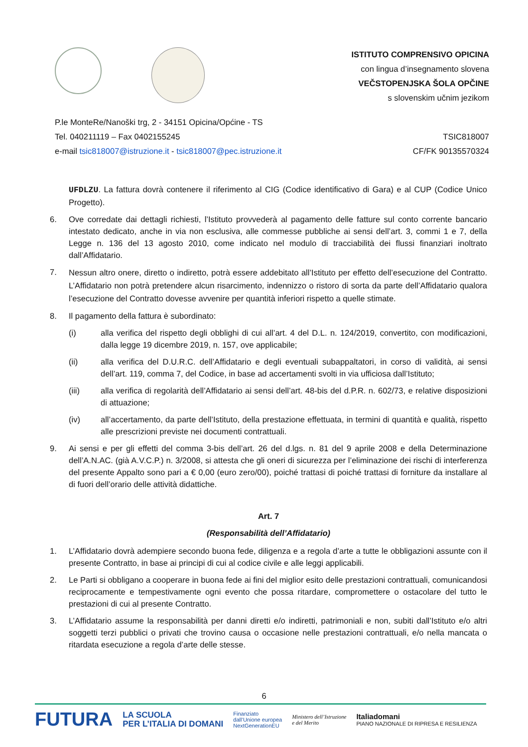ISTITUTO COMPRENSIVO OPICINA
con lingua d’insegnamento slovena
VEČSTOPENJSKA ŠOLA OPČINE
s slovenskim učnim jezikom
P.le MonteRe/Nanoški trg, 2 - 34151 Opicina/Općine - TS
Tel. 040211119 – Fax 0402155245
e-mail tsic818007@istruzione.it - tsic818007@pec.istruzione.it
TSIC818007
CF/FK 90135570324
UFDLZU. La fattura dovrà contenere il riferimento al CIG (Codice identificativo di Gara) e al CUP (Codice Unico Progetto).
6. Ove corredate dai dettagli richiesti, l’Istituto provvederà al pagamento delle fatture sul conto corrente bancario intestato dedicato, anche in via non esclusiva, alle commesse pubbliche ai sensi dell’art. 3, commi 1 e 7, della Legge n. 136 del 13 agosto 2010, come indicato nel modulo di tracciabilità dei flussi finanziari inoltrato dall’Affidatario.
7.
Nessun altro onere, diretto o indiretto, potrà essere addebitato all’Istituto per effetto dell’esecuzione del Contratto. L’Affidatario non potrà pretendere alcun risarcimento, indennizzo o ristoro di sorta da parte dell’Affidatario qualora l’esecuzione del Contratto dovesse avvenire per quantità inferiori rispetto a quelle stimate.
8. Il pagamento della fattura è subordinato:
(i) alla verifica del rispetto degli obblighi di cui all’art. 4 del D.L. n. 124/2019, convertito, con modificazioni, dalla legge 19 dicembre 2019, n. 157, ove applicabile;
(ii) alla verifica del D.U.R.C. dell’Affidatario e degli eventuali subappaltatori, in corso di validità, ai sensi dell’art. 119, comma 7, del Codice, in base ad accertamenti svolti in via ufficiosa dall’Istituto;
(iii) alla verifica di regolarità dell’Affidatario ai sensi dell’art. 48-bis del d.P.R. n. 602/73, e relative disposizioni di attuazione;
(iv) all’accertamento, da parte dell’Istituto, della prestazione effettuata, in termini di quantità e qualità, rispetto alle prescrizioni previste nei documenti contrattuali.
9. Ai sensi e per gli effetti del comma 3-bis dell’art. 26 del d.lgs. n. 81 del 9 aprile 2008 e della Determinazione dell’A.N.AC. (già A.V.C.P.) n. 3/2008, si attesta che gli oneri di sicurezza per l’eliminazione dei rischi di interferenza del presente Appalto sono pari a € 0,00 (euro zero/00), poiché trattasi di poiché trattasi di forniture da installare al di fuori dell’orario delle attività didattiche.
Art. 7
(Responsabilità dell’Affidatario)
1. L’Affidatario dovrà adempiere secondo buona fede, diligenza e a regola d’arte a tutte le obbligazioni assunte con il presente Contratto, in base ai principi di cui al codice civile e alle leggi applicabili.
2. Le Parti si obbligano a cooperare in buona fede ai fini del miglior esito delle prestazioni contrattuali, comunicandosi reciprocamente e tempestivamente ogni evento che possa ritardare, compromettere o ostacolare del tutto le prestazioni di cui al presente Contratto.
3. L’Affidatario assume la responsabilità per danni diretti e/o indiretti, patrimoniali e non, subiti dall’Istituto e/o altri soggetti terzi pubblici o privati che trovino causa o occasione nelle prestazioni contrattuali, e/o nella mancata o ritardata esecuzione a regola d’arte delle stesse.
6
FUTURA LA SCUOLA
PER L’ITALIA DI DOMANI Finanziato
dall’Unione europea
NextGenerationEU Ministero dell’Istruzione
e del Merito Italiadomani
PIANO NAZIONALE DI RIPRESA E RESILIENZA